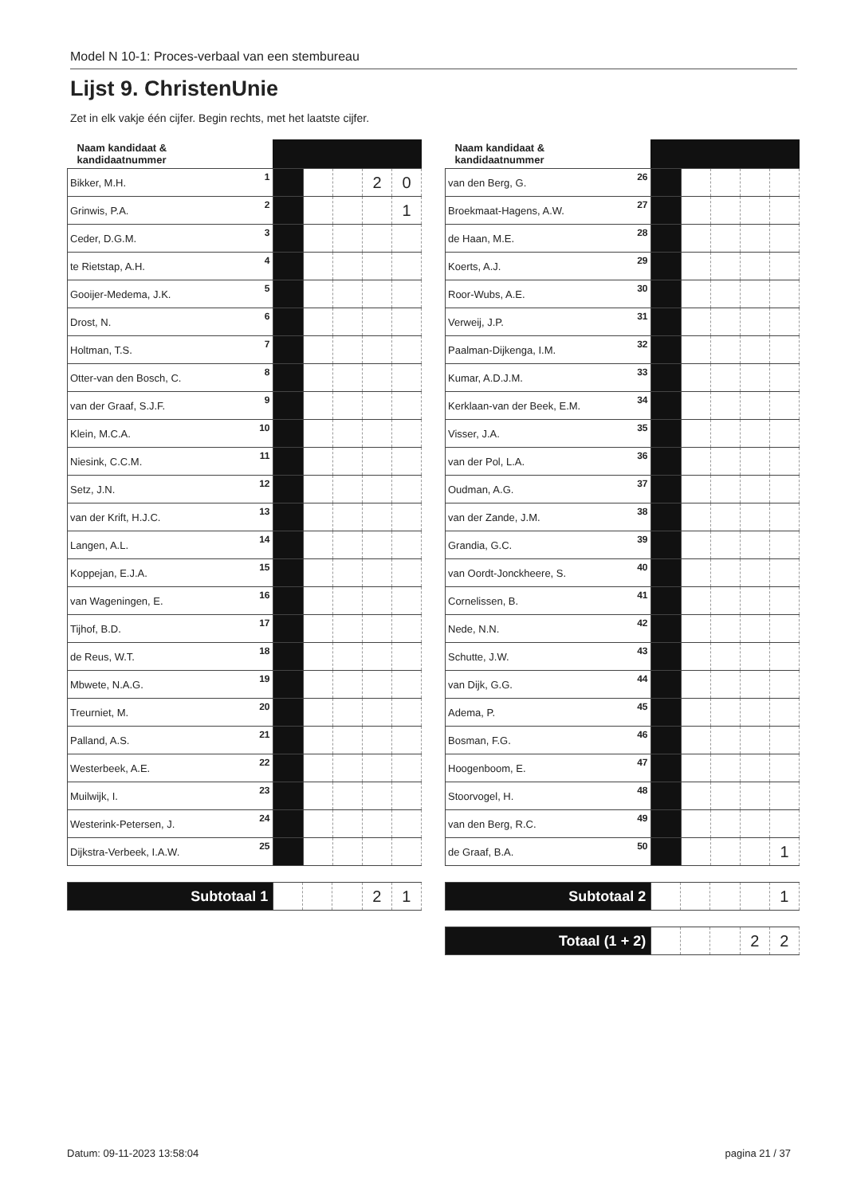Model N 10-1: Proces-verbaal van een stembureau
Lijst 9. ChristenUnie
Zet in elk vakje één cijfer. Begin rechts, met het laatste cijfer.
| Naam kandidaat & kandidaatnummer | | | | | |
| --- | --- | --- | --- | --- | --- |
| Bikker, M.H. 1 | | | | 2 | 0 |
| Grinwis, P.A. 2 | | | | | 1 |
| Ceder, D.G.M. 3 | | | | | |
| te Rietstap, A.H. 4 | | | | | |
| Gooijer-Medema, J.K. 5 | | | | | |
| Drost, N. 6 | | | | | |
| Holtman, T.S. 7 | | | | | |
| Otter-van den Bosch, C. 8 | | | | | |
| van der Graaf, S.J.F. 9 | | | | | |
| Klein, M.C.A. 10 | | | | | |
| Niesink, C.C.M. 11 | | | | | |
| Setz, J.N. 12 | | | | | |
| van der Krift, H.J.C. 13 | | | | | |
| Langen, A.L. 14 | | | | | |
| Koppejan, E.J.A. 15 | | | | | |
| van Wageningen, E. 16 | | | | | |
| Tijhof, B.D. 17 | | | | | |
| de Reus, W.T. 18 | | | | | |
| Mbwete, N.A.G. 19 | | | | | |
| Treurniet, M. 20 | | | | | |
| Palland, A.S. 21 | | | | | |
| Westerbeek, A.E. 22 | | | | | |
| Muilwijk, I. 23 | | | | | |
| Westerink-Petersen, J. 24 | | | | | |
| Dijkstra-Verbeek, I.A.W. 25 | | | | | |
| Subtotaal 1 | | | | 2 | 1 |
| Naam kandidaat & kandidaatnummer | | | | | |
| --- | --- | --- | --- | --- | --- |
| van den Berg, G. 26 | | | | | |
| Broekmaat-Hagens, A.W. 27 | | | | | |
| de Haan, M.E. 28 | | | | | |
| Koerts, A.J. 29 | | | | | |
| Roor-Wubs, A.E. 30 | | | | | |
| Verweij, J.P. 31 | | | | | |
| Paalman-Dijkenga, I.M. 32 | | | | | |
| Kumar, A.D.J.M. 33 | | | | | |
| Kerklaan-van der Beek, E.M. 34 | | | | | |
| Visser, J.A. 35 | | | | | |
| van der Pol, L.A. 36 | | | | | |
| Oudman, A.G. 37 | | | | | |
| van der Zande, J.M. 38 | | | | | |
| Grandia, G.C. 39 | | | | | |
| van Oordt-Jonckheere, S. 40 | | | | | |
| Cornelissen, B. 41 | | | | | |
| Nede, N.N. 42 | | | | | |
| Schutte, J.W. 43 | | | | | |
| van Dijk, G.G. 44 | | | | | |
| Adema, P. 45 | | | | | |
| Bosman, F.G. 46 | | | | | |
| Hoogenboom, E. 47 | | | | | |
| Stoorvogel, H. 48 | | | | | |
| van den Berg, R.C. 49 | | | | | |
| de Graaf, B.A. 50 | | | | | 1 |
| Subtotaal 2 | | | | | 1 |
| Totaal (1 + 2) | | | | 2 | 2 |
Datum: 09-11-2023 13:58:04 pagina 21 / 37